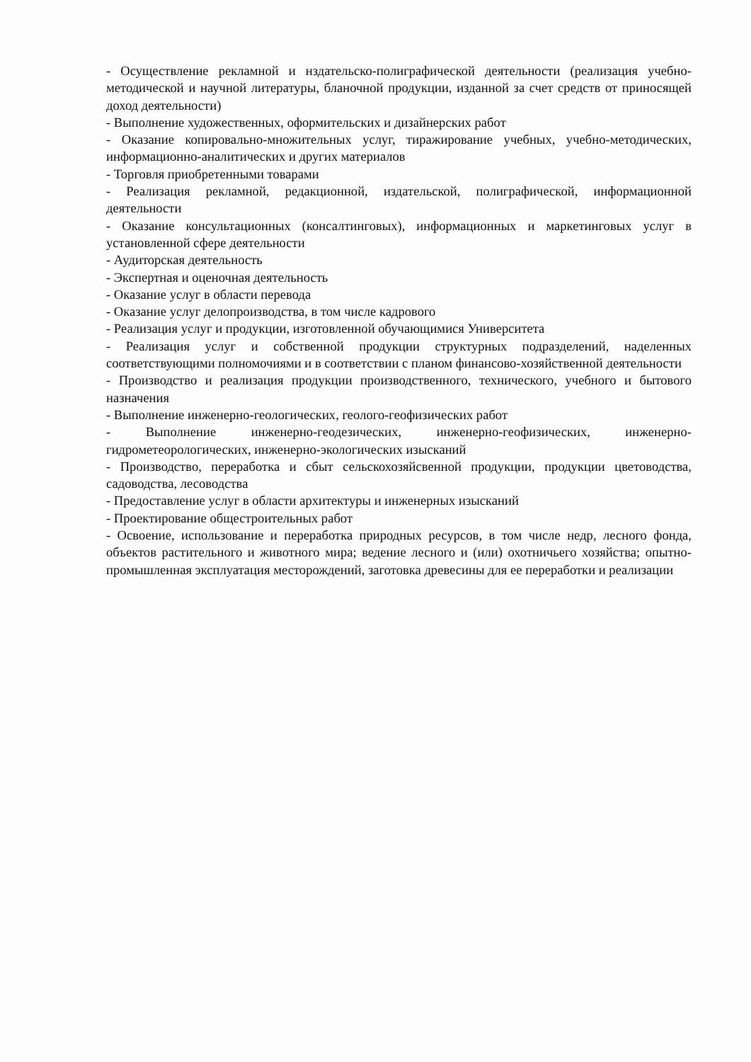- Осуществление рекламной и нздательско-полиграфической деятельности (реализация учебно-методической и научной литературы, бланочной продукции, изданной за счет средств от приносящей доход деятельности)
- Выполнение художественных, оформительских и дизайнерских работ
- Оказание копировально-множительных услуг, тиражирование учебных, учебно-методических, информационно-аналитических и других материалов
- Торговля приобретенными товарами
- Реализация рекламной, редакционной, издательской, полиграфической, информационной деятельности
- Оказание консультационных (консалтинговых), информационных и маркетинговых услуг в установленной сфере деятельности
- Аудиторская деятельность
- Экспертная и оценочная деятельность
- Оказание услуг в области перевода
- Оказание услуг делопроизводства, в том числе кадрового
- Реализация услуг и продукции, изготовленной обучающимися Университета
- Реализация услуг и собственной продукции структурных подразделений, наделенных соответствующими полномочиями и в соответствии с планом финансово-хозяйственной деятельности
- Производство и реализация продукции производственного, технического, учебного и бытового назначения
- Выполнение инженерно-геологических, геолого-геофизических работ
- Выполнение инженерно-геодезических, инженерно-геофизических, инженерно-гидрометеорологических, инженерно-экологических изысканий
- Производство, переработка и сбыт сельскохозяйсвенной продукции, продукции цветоводства, садоводства, лесоводства
- Предоставление услуг в области архитектуры и инженерных изысканий
- Проектирование общестроительных работ
- Освоение, использование и переработка природных ресурсов, в том числе недр, лесного фонда, объектов растительного и животного мира; ведение лесного и (или) охотничьего хозяйства; опытно-промышленная эксплуатация месторождений, заготовка древесины для ее переработки и реализации